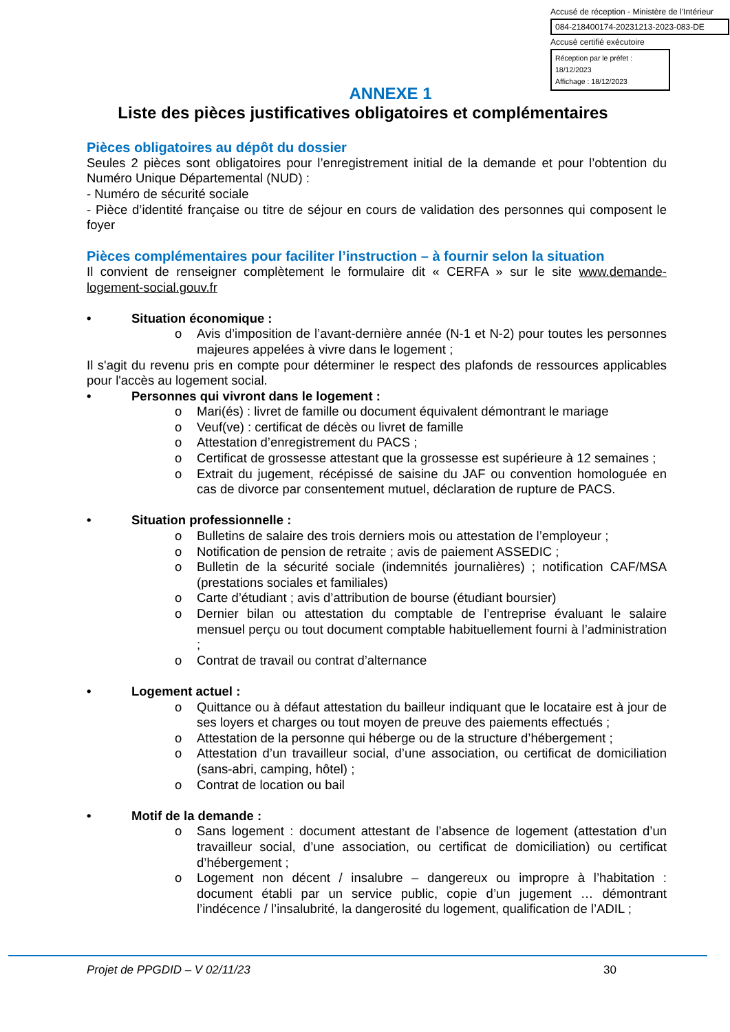Accusé de réception - Ministère de l'Intérieur
084-218400174-20231213-2023-083-DE
Accusé certifié exécutoire
Réception par le préfet : 18/12/2023
Affichage : 18/12/2023
ANNEXE 1
Liste des pièces justificatives obligatoires et complémentaires
Pièces obligatoires au dépôt du dossier
Seules 2 pièces sont obligatoires pour l’enregistrement initial de la demande et pour l’obtention du Numéro Unique Départemental (NUD) :
- Numéro de sécurité sociale
- Pièce d’identité française ou titre de séjour en cours de validation des personnes qui composent le foyer
Pièces complémentaires pour faciliter l’instruction – à fournir selon la situation
Il convient de renseigner complètement le formulaire dit « CERFA » sur le site www.demande-logement-social.gouv.fr
• Situation économique :
o Avis d’imposition de l’avant-dernière année (N-1 et N-2) pour toutes les personnes majeures appelées à vivre dans le logement ;
Il s'agit du revenu pris en compte pour déterminer le respect des plafonds de ressources applicables pour l'accès au logement social.
• Personnes qui vivront dans le logement :
o Mari(és) : livret de famille ou document équivalent démontrant le mariage
o Veuf(ve) : certificat de décès ou livret de famille
o Attestation d’enregistrement du PACS ;
o Certificat de grossesse attestant que la grossesse est supérieure à 12 semaines ;
o Extrait du jugement, récépissé de saisine du JAF ou convention homologuée en cas de divorce par consentement mutuel, déclaration de rupture de PACS.
• Situation professionnelle :
o Bulletins de salaire des trois derniers mois ou attestation de l’employeur ;
o Notification de pension de retraite ; avis de paiement ASSEDIC ;
o Bulletin de la sécurité sociale (indemnités journalières) ; notification CAF/MSA (prestations sociales et familiales)
o Carte d’étudiant ; avis d’attribution de bourse (étudiant boursier)
o Dernier bilan ou attestation du comptable de l’entreprise évaluant le salaire mensuel perçu ou tout document comptable habituellement fourni à l’administration ;
o Contrat de travail ou contrat d’alternance
• Logement actuel :
o Quittance ou à défaut attestation du bailleur indiquant que le locataire est à jour de ses loyers et charges ou tout moyen de preuve des paiements effectués ;
o Attestation de la personne qui héberge ou de la structure d’hébergement ;
o Attestation d’un travailleur social, d’une association, ou certificat de domiciliation (sans-abri, camping, hôtel) ;
o Contrat de location ou bail
• Motif de la demande :
o Sans logement : document attestant de l’absence de logement (attestation d’un travailleur social, d’une association, ou certificat de domiciliation) ou certificat d’hébergement ;
o Logement non décent / insalubre – dangereux ou impropre à l’habitation : document établi par un service public, copie d’un jugement … démontrant l’indécence / l’insalubrité, la dangerosité du logement, qualification de l’ADIL ;
Projet de PPGDID – V 02/11/23 30